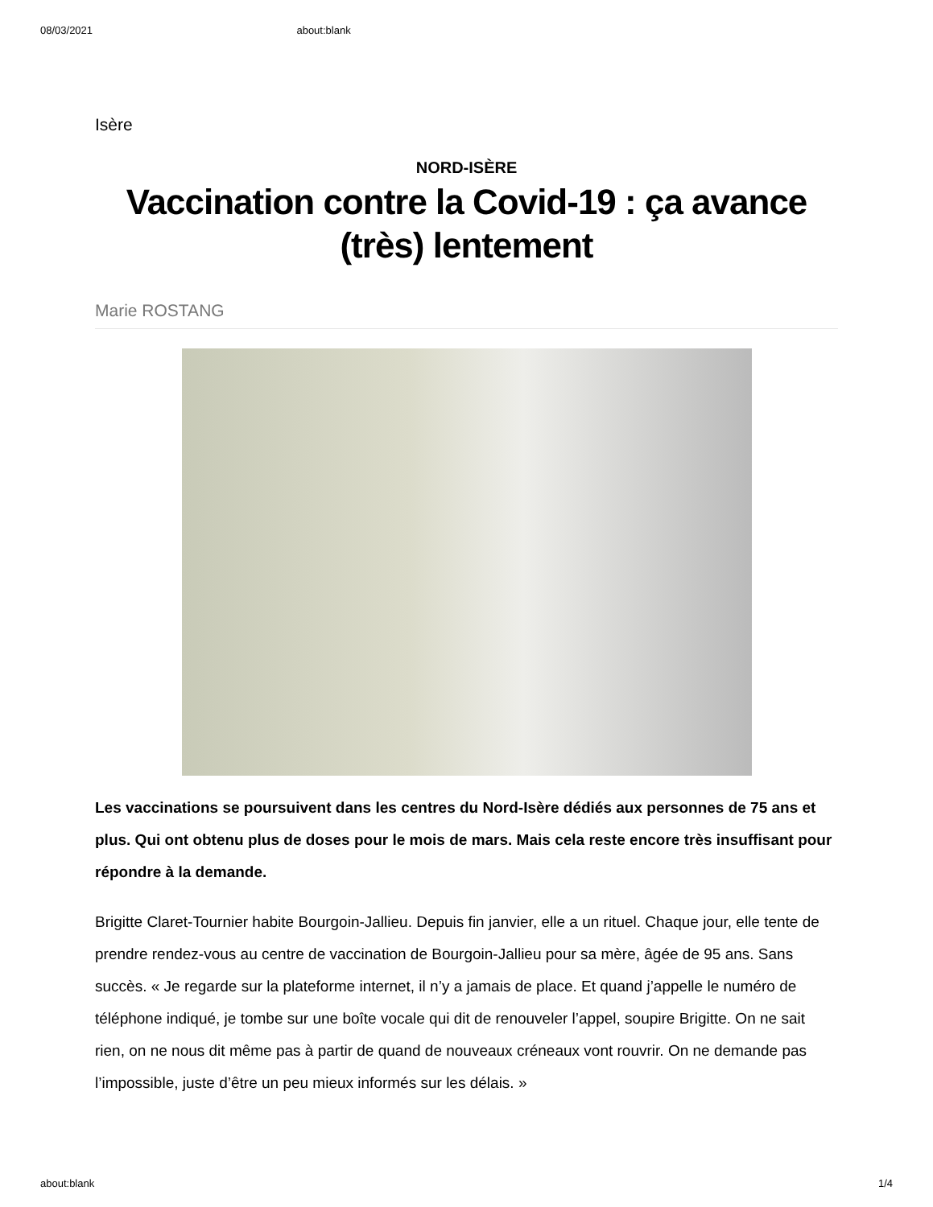08/03/2021 about:blank
Isère
NORD-ISÈRE
Vaccination contre la Covid-19 : ça avance (très) lentement
Marie ROSTANG
Les vaccinations se poursuivent dans les centres du Nord-Isère dédiés aux personnes de 75 ans et plus. Qui ont obtenu plus de doses pour le mois de mars. Mais cela reste encore très insuffisant pour répondre à la demande.
Brigitte Claret-Tournier habite Bourgoin-Jallieu. Depuis fin janvier, elle a un rituel. Chaque jour, elle tente de prendre rendez-vous au centre de vaccination de Bourgoin-Jallieu pour sa mère, âgée de 95 ans. Sans succès. « Je regarde sur la plateforme internet, il n’y a jamais de place. Et quand j’appelle le numéro de téléphone indiqué, je tombe sur une boîte vocale qui dit de renouveler l’appel, soupire Brigitte. On ne sait rien, on ne nous dit même pas à partir de quand de nouveaux créneaux vont rouvrir. On ne demande pas l’impossible, juste d’être un peu mieux informés sur les délais. »
about:blank 1/4